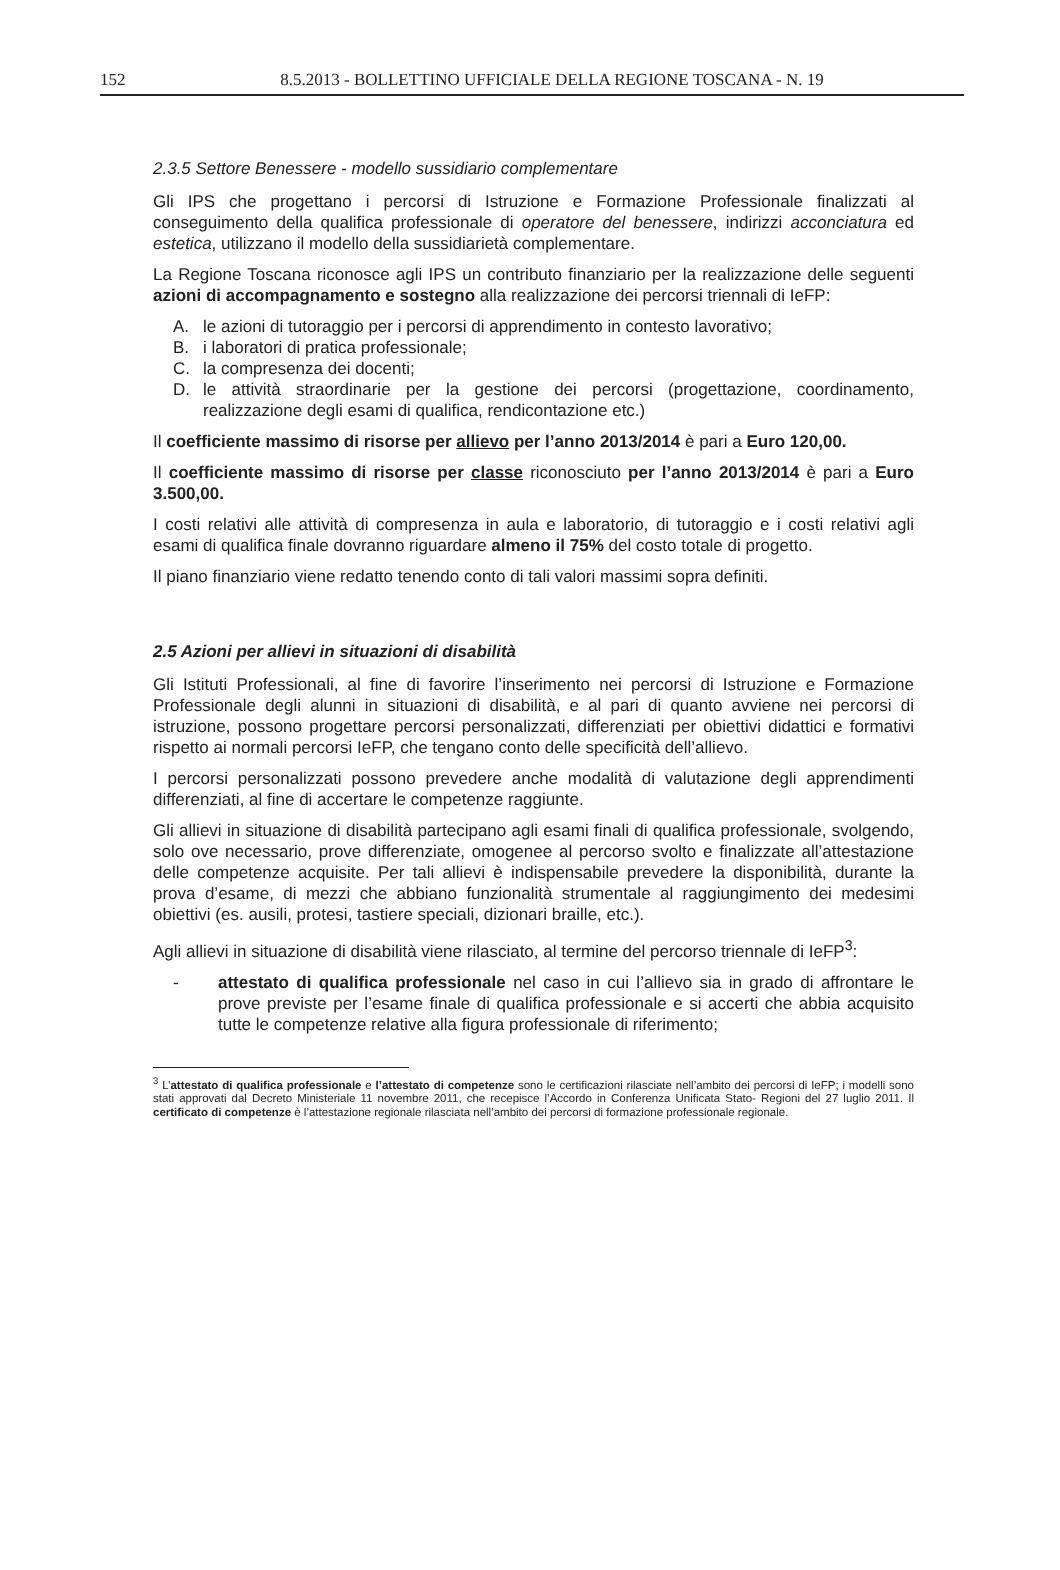152 8.5.2013 - BOLLETTINO UFFICIALE DELLA REGIONE TOSCANA - N. 19
2.3.5 Settore Benessere - modello sussidiario complementare
Gli IPS che progettano i percorsi di Istruzione e Formazione Professionale finalizzati al conseguimento della qualifica professionale di operatore del benessere, indirizzi acconciatura ed estetica, utilizzano il modello della sussidiarietà complementare.
La Regione Toscana riconosce agli IPS un contributo finanziario per la realizzazione delle seguenti azioni di accompagnamento e sostegno alla realizzazione dei percorsi triennali di IeFP:
A. le azioni di tutoraggio per i percorsi di apprendimento in contesto lavorativo;
B. i laboratori di pratica professionale;
C. la compresenza dei docenti;
D. le attività straordinarie per la gestione dei percorsi (progettazione, coordinamento, realizzazione degli esami di qualifica, rendicontazione etc.)
Il coefficiente massimo di risorse per allievo per l’anno 2013/2014 è pari a Euro 120,00.
Il coefficiente massimo di risorse per classe riconosciuto per l’anno 2013/2014 è pari a Euro 3.500,00.
I costi relativi alle attività di compresenza in aula e laboratorio, di tutoraggio e i costi relativi agli esami di qualifica finale dovranno riguardare almeno il 75% del costo totale di progetto.
Il piano finanziario viene redatto tenendo conto di tali valori massimi sopra definiti.
2.5 Azioni per allievi in situazioni di disabilità
Gli Istituti Professionali, al fine di favorire l’inserimento nei percorsi di Istruzione e Formazione Professionale degli alunni in situazioni di disabilità, e al pari di quanto avviene nei percorsi di istruzione, possono progettare percorsi personalizzati, differenziati per obiettivi didattici e formativi rispetto ai normali percorsi IeFP, che tengano conto delle specificità dell’allievo.
I percorsi personalizzati possono prevedere anche modalità di valutazione degli apprendimenti differenziati, al fine di accertare le competenze raggiunte.
Gli allievi in situazione di disabilità partecipano agli esami finali di qualifica professionale, svolgendo, solo ove necessario, prove differenziate, omogenee al percorso svolto e finalizzate all’attestazione delle competenze acquisite. Per tali allievi è indispensabile prevedere la disponibilità, durante la prova d’esame, di mezzi che abbiano funzionalità strumentale al raggiungimento dei medesimi obiettivi (es. ausili, protesi, tastiere speciali, dizionari braille, etc.).
Agli allievi in situazione di disabilità viene rilasciato, al termine del percorso triennale di IeFP<sup>3</sup>:
- attestato di qualifica professionale nel caso in cui l’allievo sia in grado di affrontare le prove previste per l’esame finale di qualifica professionale e si accerti che abbia acquisito tutte le competenze relative alla figura professionale di riferimento;
<sup>3</sup> L’attestato di qualifica professionale e l’attestato di competenze sono le certificazioni rilasciate nell’ambito dei percorsi di IeFP; i modelli sono stati approvati dal Decreto Ministeriale 11 novembre 2011, che recepisce l’Accordo in Conferenza Unificata Stato- Regioni del 27 luglio 2011. Il certificato di competenze è l’attestazione regionale rilasciata nell’ambito dei percorsi di formazione professionale regionale.